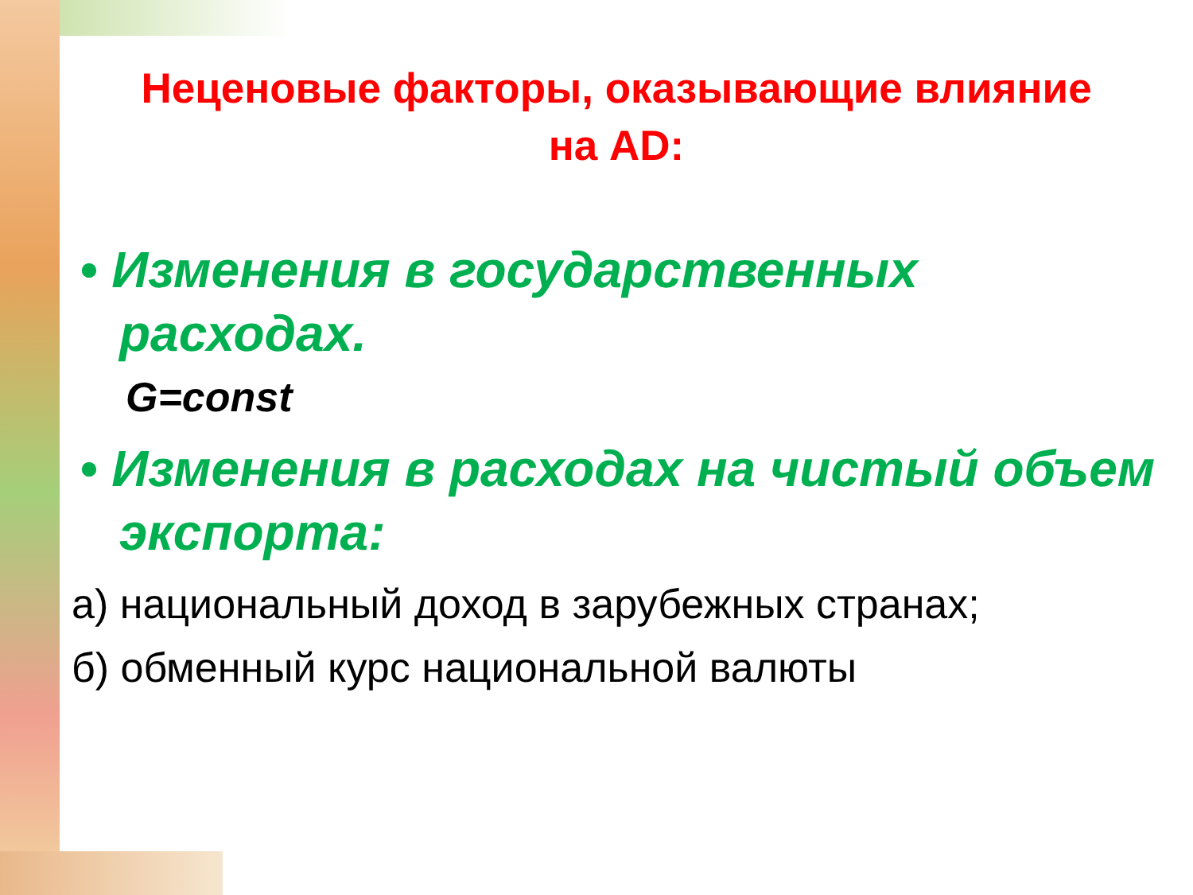Неценовые факторы, оказывающие влияние
на AD:
• Изменения в государственных расходах.
G=const
• Изменения в расходах на чистый объем экспорта:
а) национальный доход в зарубежных странах;
б) обменный курс национальной валюты